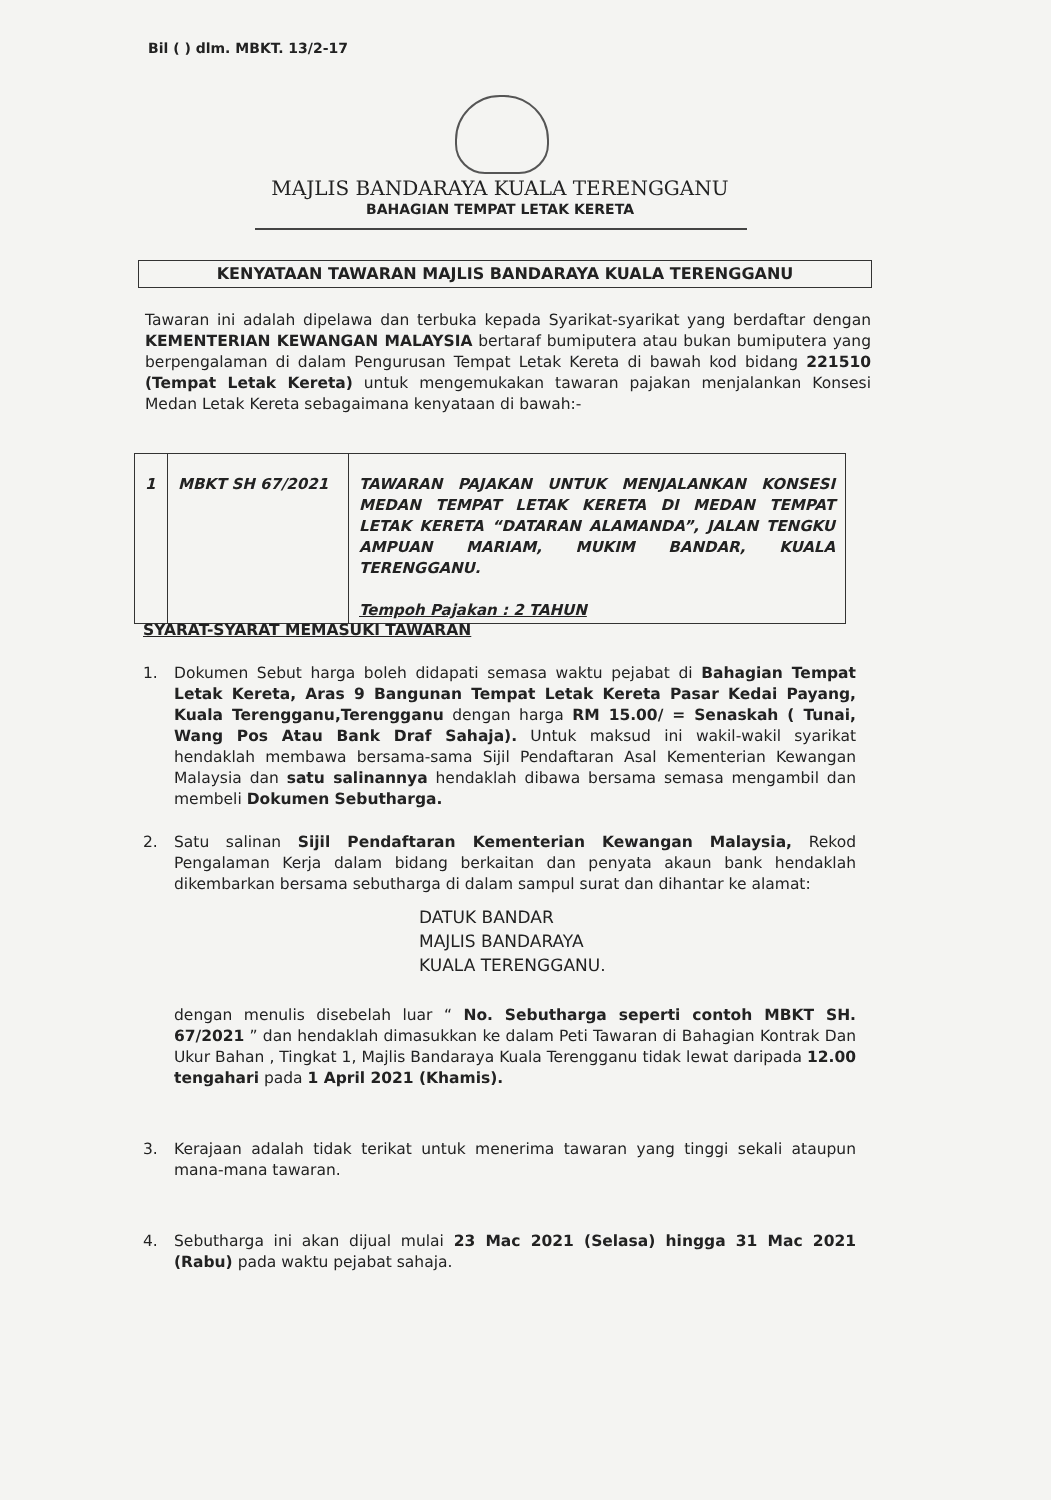Bil ( ) dlm. MBKT. 13/2-17
MAJLIS BANDARAYA KUALA TERENGGANU
BAHAGIAN TEMPAT LETAK KERETA
KENYATAAN TAWARAN MAJLIS BANDARAYA KUALA TERENGGANU
Tawaran ini adalah dipelawa dan terbuka kepada Syarikat-syarikat yang berdaftar dengan KEMENTERIAN KEWANGAN MALAYSIA bertaraf bumiputera atau bukan bumiputera yang berpengalaman di dalam Pengurusan Tempat Letak Kereta di bawah kod bidang 221510 (Tempat Letak Kereta) untuk mengemukakan tawaran pajakan menjalankan Konsesi Medan Letak Kereta sebagaimana kenyataan di bawah:-
| 1 | MBKT SH 67/2021 | TAWARAN PAJAKAN UNTUK MENJALANKAN KONSESI MEDAN TEMPAT LETAK KERETA DI MEDAN TEMPAT LETAK KERETA “DATARAN ALAMANDA”, JALAN TENGKU AMPUAN MARIAM, MUKIM BANDAR, KUALA TERENGGANU. Tempoh Pajakan : 2 TAHUN |
SYARAT-SYARAT MEMASUKI TAWARAN
1. Dokumen Sebut harga boleh didapati semasa waktu pejabat di Bahagian Tempat Letak Kereta, Aras 9 Bangunan Tempat Letak Kereta Pasar Kedai Payang, Kuala Terengganu,Terengganu dengan harga RM 15.00/ = Senaskah ( Tunai, Wang Pos Atau Bank Draf Sahaja). Untuk maksud ini wakil-wakil syarikat hendaklah membawa bersama-sama Sijil Pendaftaran Asal Kementerian Kewangan Malaysia dan satu salinannya hendaklah dibawa bersama semasa mengambil dan membeli Dokumen Sebutharga.
2. Satu salinan Sijil Pendaftaran Kementerian Kewangan Malaysia, Rekod Pengalaman Kerja dalam bidang berkaitan dan penyata akaun bank hendaklah dikembarkan bersama sebutharga di dalam sampul surat dan dihantar ke alamat:
DATUK BANDAR
MAJLIS BANDARAYA
KUALA TERENGGANU.
dengan menulis disebelah luar “ No. Sebutharga seperti contoh MBKT SH. 67/2021 ” dan hendaklah dimasukkan ke dalam Peti Tawaran di Bahagian Kontrak Dan Ukur Bahan , Tingkat 1, Majlis Bandaraya Kuala Terengganu tidak lewat daripada 12.00 tengahari pada 1 April 2021 (Khamis).
3. Kerajaan adalah tidak terikat untuk menerima tawaran yang tinggi sekali ataupun mana-mana tawaran.
4. Sebutharga ini akan dijual mulai 23 Mac 2021 (Selasa) hingga 31 Mac 2021 (Rabu) pada waktu pejabat sahaja.